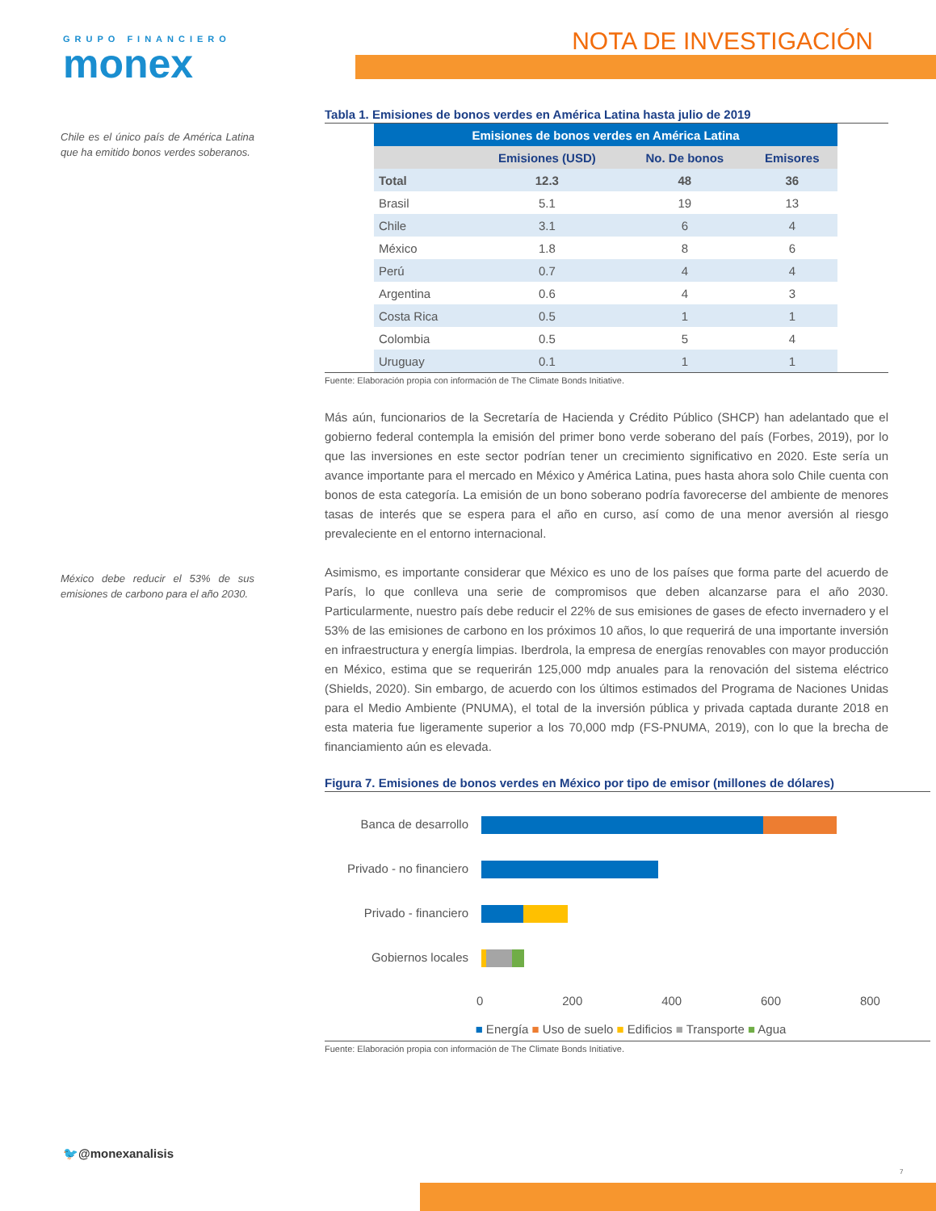GRUPO FINANCIERO
monex
NOTA DE INVESTIGACIÓN
Chile es el único país de América Latina que ha emitido bonos verdes soberanos.
México debe reducir el 53% de sus emisiones de carbono para el año 2030.
Tabla 1. Emisiones de bonos verdes en América Latina hasta julio de 2019
| Emisiones de bonos verdes en América Latina | | | |
| --- | --- | --- | --- |
| | Emisiones (USD) | No. De bonos | Emisores |
| Total | 12.3 | 48 | 36 |
| Brasil | 5.1 | 19 | 13 |
| Chile | 3.1 | 6 | 4 |
| México | 1.8 | 8 | 6 |
| Perú | 0.7 | 4 | 4 |
| Argentina | 0.6 | 4 | 3 |
| Costa Rica | 0.5 | 1 | 1 |
| Colombia | 0.5 | 5 | 4 |
| Uruguay | 0.1 | 1 | 1 |
Fuente: Elaboración propia con información de The Climate Bonds Initiative.
Más aún, funcionarios de la Secretaría de Hacienda y Crédito Público (SHCP) han adelantado que el gobierno federal contempla la emisión del primer bono verde soberano del país (Forbes, 2019), por lo que las inversiones en este sector podrían tener un crecimiento significativo en 2020. Este sería un avance importante para el mercado en México y América Latina, pues hasta ahora solo Chile cuenta con bonos de esta categoría. La emisión de un bono soberano podría favorecerse del ambiente de menores tasas de interés que se espera para el año en curso, así como de una menor aversión al riesgo prevaleciente en el entorno internacional.
Asimismo, es importante considerar que México es uno de los países que forma parte del acuerdo de París, lo que conlleva una serie de compromisos que deben alcanzarse para el año 2030. Particularmente, nuestro país debe reducir el 22% de sus emisiones de gases de efecto invernadero y el 53% de las emisiones de carbono en los próximos 10 años, lo que requerirá de una importante inversión en infraestructura y energía limpias. Iberdrola, la empresa de energías renovables con mayor producción en México, estima que se requerirán 125,000 mdp anuales para la renovación del sistema eléctrico (Shields, 2020). Sin embargo, de acuerdo con los últimos estimados del Programa de Naciones Unidas para el Medio Ambiente (PNUMA), el total de la inversión pública y privada captada durante 2018 en esta materia fue ligeramente superior a los 70,000 mdp (FS-PNUMA, 2019), con lo que la brecha de financiamiento aún es elevada.
Figura 7. Emisiones de bonos verdes en México por tipo de emisor (millones de dólares)
Banca de desarrollo
Privado - no financiero
Privado - financiero
Gobiernos locales
0 200 400 600 800
■ Energía ■ Uso de suelo ■ Edificios ■ Transporte ■ Agua
Fuente: Elaboración propia con información de The Climate Bonds Initiative.
🐦@monexanalisis
7